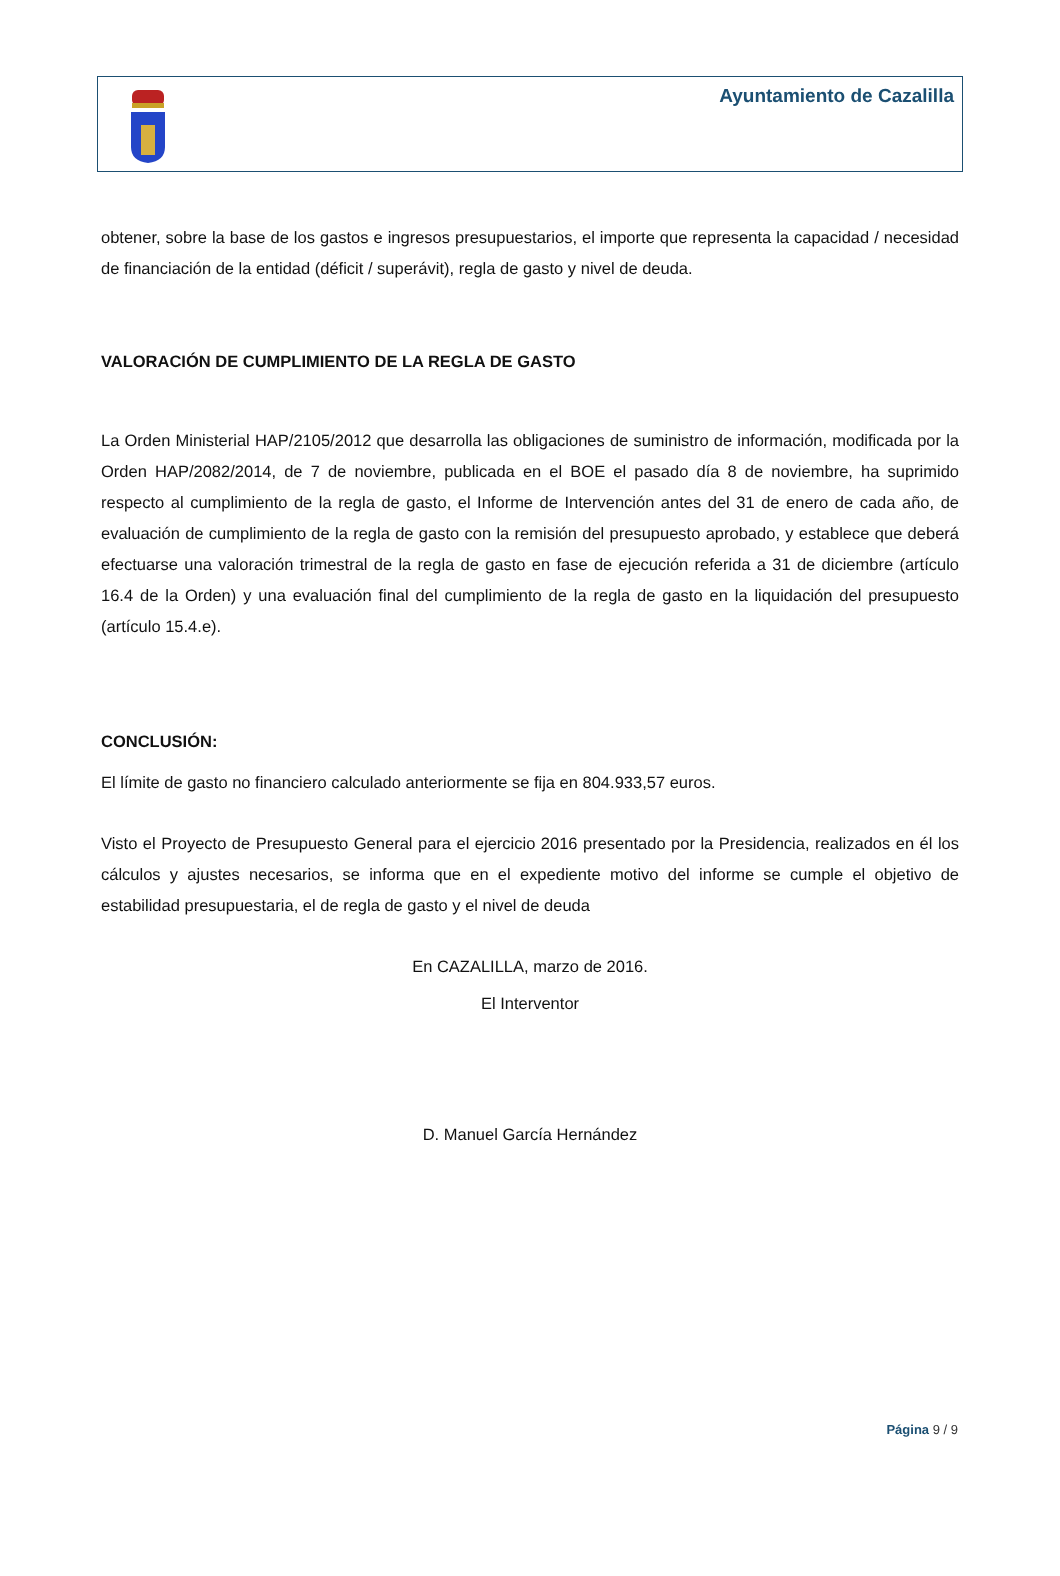Ayuntamiento de Cazalilla
obtener, sobre la base de los gastos e ingresos presupuestarios, el importe que representa la capacidad / necesidad de financiación de la entidad (déficit / superávit), regla de gasto y nivel de deuda.
VALORACIÓN DE CUMPLIMIENTO DE LA REGLA DE GASTO
La Orden Ministerial HAP/2105/2012 que desarrolla las obligaciones de suministro de información, modificada por la Orden HAP/2082/2014, de 7 de noviembre, publicada en el BOE el pasado día 8 de noviembre, ha suprimido respecto al cumplimiento de la regla de gasto, el Informe de Intervención antes del 31 de enero de cada año, de evaluación de cumplimiento de la regla de gasto con la remisión del presupuesto aprobado, y establece que deberá efectuarse una valoración trimestral de la regla de gasto en fase de ejecución referida a 31 de diciembre (artículo 16.4 de la Orden) y una evaluación final del cumplimiento de la regla de gasto en la liquidación del presupuesto (artículo 15.4.e).
CONCLUSIÓN:
El límite de gasto no financiero calculado anteriormente se fija en 804.933,57 euros.
Visto el Proyecto de Presupuesto General para el ejercicio 2016 presentado por la Presidencia, realizados en él los cálculos y ajustes necesarios, se informa que en el expediente motivo del informe se cumple el objetivo de estabilidad presupuestaria, el de regla de gasto y el nivel de deuda
En CAZALILLA, marzo de 2016.
El Interventor
D. Manuel García Hernández
Página 9 / 9